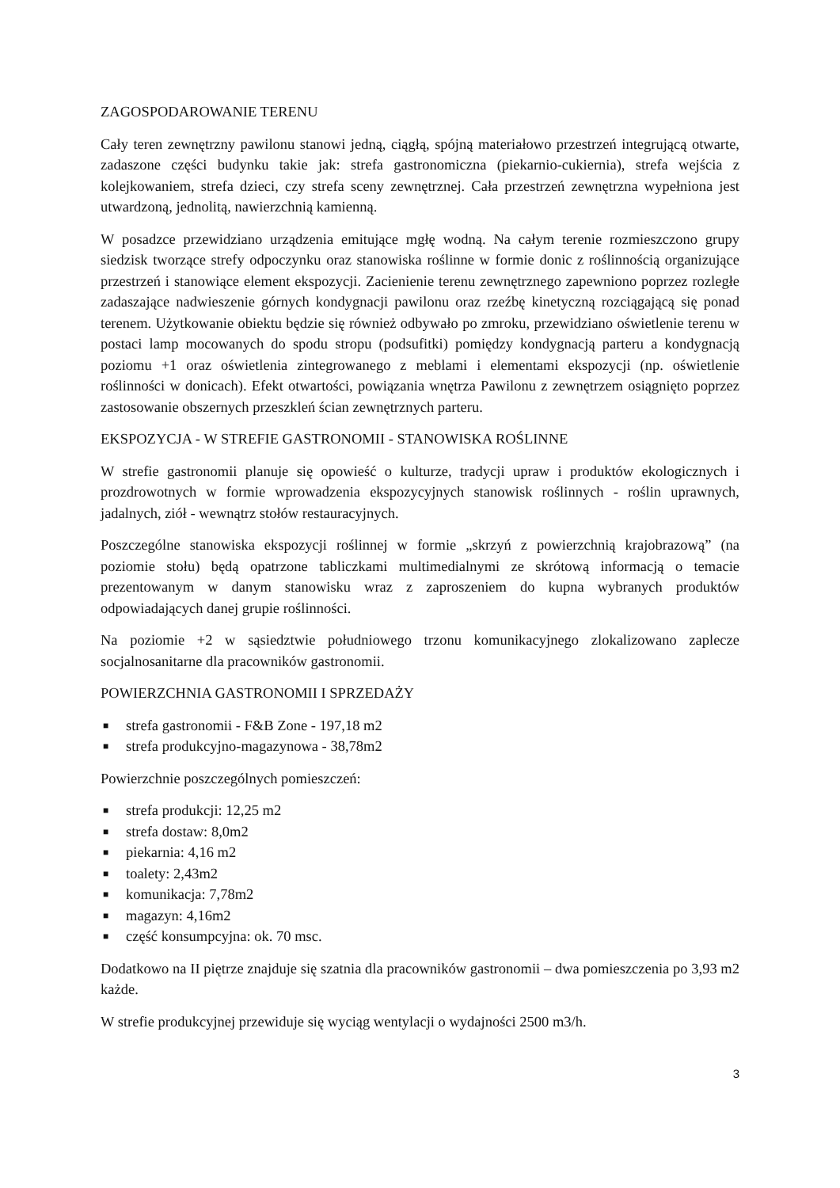ZAGOSPODAROWANIE TERENU
Cały teren zewnętrzny pawilonu stanowi jedną, ciągłą, spójną materiałowo przestrzeń integrującą otwarte, zadaszone części budynku takie jak: strefa gastronomiczna (piekarnio-cukiernia), strefa wejścia z kolejkowaniem, strefa dzieci, czy strefa sceny zewnętrznej. Cała przestrzeń zewnętrzna wypełniona jest utwardzoną, jednolitą, nawierzchnią kamienną.
W posadzce przewidziano urządzenia emitujące mgłę wodną. Na całym terenie rozmieszczono grupy siedzisk tworzące strefy odpoczynku oraz stanowiska roślinne w formie donic z roślinnością organizujące przestrzeń i stanowiące element ekspozycji. Zacienienie terenu zewnętrznego zapewniono poprzez rozległe zadaszające nadwieszenie górnych kondygnacji pawilonu oraz rzeźbę kinetyczną rozciągającą się ponad terenem. Użytkowanie obiektu będzie się również odbywało po zmroku, przewidziano oświetlenie terenu w postaci lamp mocowanych do spodu stropu (podsufitki) pomiędzy kondygnacją parteru a kondygnacją poziomu +1 oraz oświetlenia zintegrowanego z meblami i elementami ekspozycji (np. oświetlenie roślinności w donicach). Efekt otwartości, powiązania wnętrza Pawilonu z zewnętrzem osiągnięto poprzez zastosowanie obszernych przeszkleń ścian zewnętrznych parteru.
EKSPOZYCJA - W STREFIE GASTRONOMII - STANOWISKA ROŚLINNE
W strefie gastronomii planuje się opowieść o kulturze, tradycji upraw i produktów ekologicznych i prozdrowotnych w formie wprowadzenia ekspozycyjnych stanowisk roślinnych - roślin uprawnych, jadalnych, ziół - wewnątrz stołów restauracyjnych.
Poszczególne stanowiska ekspozycji roślinnej w formie „skrzyń z powierzchnią krajobrazową” (na poziomie stołu) będą opatrzone tabliczkami multimedialnymi ze skrótową informacją o temacie prezentowanym w danym stanowisku wraz z zaproszeniem do kupna wybranych produktów odpowiadających danej grupie roślinności.
Na poziomie +2 w sąsiedztwie południowego trzonu komunikacyjnego zlokalizowano zaplecze socjalnosanitarne dla pracowników gastronomii.
POWIERZCHNIA GASTRONOMII I SPRZEDAŻY
■ strefa gastronomii - F&B Zone - 197,18 m2
■ strefa produkcyjno-magazynowa - 38,78m2
Powierzchnie poszczególnych pomieszczeń:
■ strefa produkcji: 12,25 m2
■ strefa dostaw: 8,0m2
■ piekarnia: 4,16 m2
■ toalety: 2,43m2
■ komunikacja: 7,78m2
■ magazyn: 4,16m2
■ część konsumpcyjna: ok. 70 msc.
Dodatkowo na II piętrze znajduje się szatnia dla pracowników gastronomii – dwa pomieszczenia po 3,93 m2 każde.
W strefie produkcyjnej przewiduje się wyciąg wentylacji o wydajności 2500 m3/h.
3